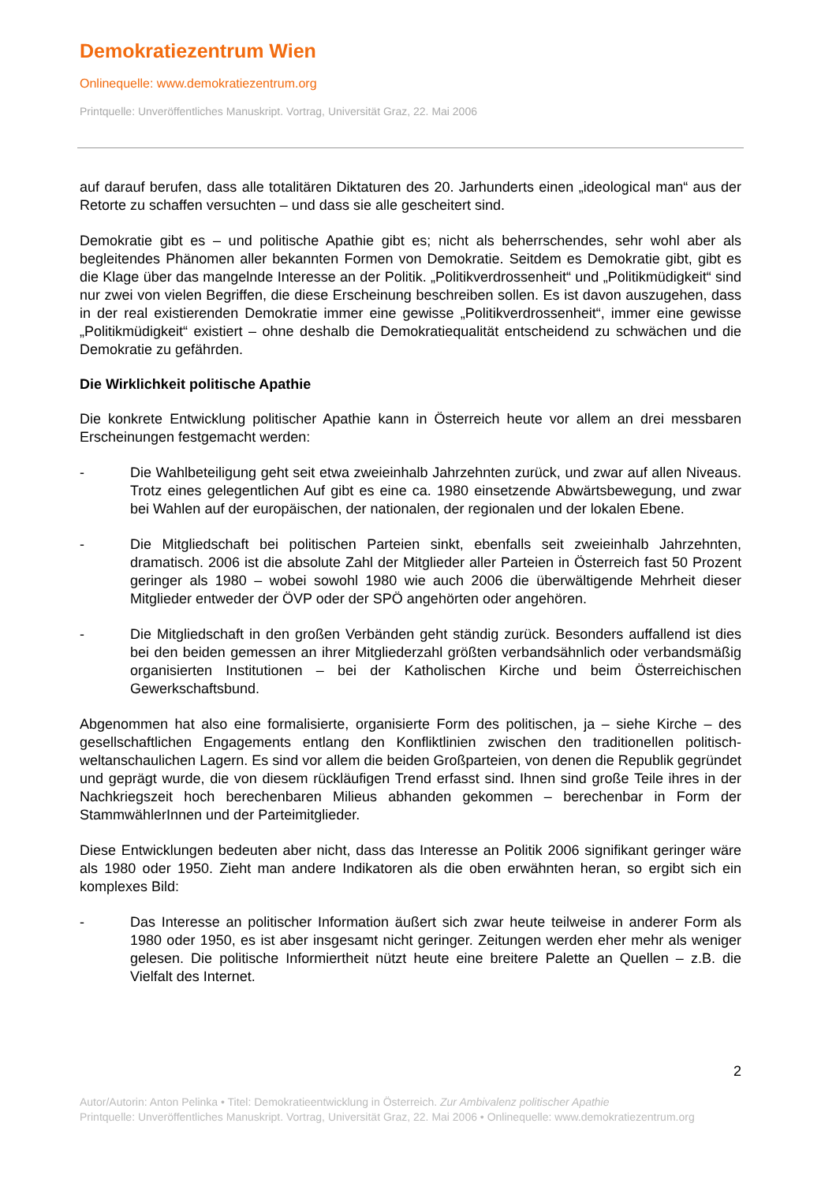Demokratiezentrum Wien
Onlinequelle: www.demokratiezentrum.org
Printquelle: Unveröffentliches Manuskript. Vortrag, Universität Graz, 22. Mai 2006
auf darauf berufen, dass alle totalitären Diktaturen des 20. Jarhunderts einen „ideological man“ aus der Retorte zu schaffen versuchten – und dass sie alle gescheitert sind.
Demokratie gibt es – und politische Apathie gibt es; nicht als beherrschendes, sehr wohl aber als begleitendes Phänomen aller bekannten Formen von Demokratie. Seitdem es Demokratie gibt, gibt es die Klage über das mangelnde Interesse an der Politik. „Politikverdrossenheit“ und „Politikmüdigkeit“ sind nur zwei von vielen Begriffen, die diese Erscheinung beschreiben sollen. Es ist davon auszugehen, dass in der real existierenden Demokratie immer eine gewisse „Politikverdrossenheit“, immer eine gewisse „Politikmüdigkeit“ existiert – ohne deshalb die Demokratiequalität entscheidend zu schwächen und die Demokratie zu gefährden.
Die Wirklichkeit politische Apathie
Die konkrete Entwicklung politischer Apathie kann in Österreich heute vor allem an drei messbaren Erscheinungen festgemacht werden:
- Die Wahlbeteiligung geht seit etwa zweieinhalb Jahrzehnten zurück, und zwar auf allen Niveaus. Trotz eines gelegentlichen Auf gibt es eine ca. 1980 einsetzende Abwärtsbewegung, und zwar bei Wahlen auf der europäischen, der nationalen, der regionalen und der lokalen Ebene.
- Die Mitgliedschaft bei politischen Parteien sinkt, ebenfalls seit zweieinhalb Jahrzehnten, dramatisch. 2006 ist die absolute Zahl der Mitglieder aller Parteien in Österreich fast 50 Prozent geringer als 1980 – wobei sowohl 1980 wie auch 2006 die überwältigende Mehrheit dieser Mitglieder entweder der ÖVP oder der SPÖ angehörten oder angehören.
- Die Mitgliedschaft in den großen Verbänden geht ständig zurück. Besonders auffallend ist dies bei den beiden gemessen an ihrer Mitgliederzahl größten verbandsähnlich oder verbandsmäßig organisierten Institutionen – bei der Katholischen Kirche und beim Österreichischen Gewerkschaftsbund.
Abgenommen hat also eine formalisierte, organisierte Form des politischen, ja – siehe Kirche – des gesellschaftlichen Engagements entlang den Konfliktlinien zwischen den traditionellen politisch-weltanschaulichen Lagern. Es sind vor allem die beiden Großparteien, von denen die Republik gegründet und geprägt wurde, die von diesem rückläufigen Trend erfasst sind. Ihnen sind große Teile ihres in der Nachkriegszeit hoch berechenbaren Milieus abhanden gekommen – berechenbar in Form der StammwählerInnen und der Parteimitglieder.
Diese Entwicklungen bedeuten aber nicht, dass das Interesse an Politik 2006 signifikant geringer wäre als 1980 oder 1950. Zieht man andere Indikatoren als die oben erwähnten heran, so ergibt sich ein komplexes Bild:
- Das Interesse an politischer Information äußert sich zwar heute teilweise in anderer Form als 1980 oder 1950, es ist aber insgesamt nicht geringer. Zeitungen werden eher mehr als weniger gelesen. Die politische Informiertheit nützt heute eine breitere Palette an Quellen – z.B. die Vielfalt des Internet.
2
Autor/Autorin: Anton Pelinka • Titel: Demokratieentwicklung in Österreich. Zur Ambivalenz politischer Apathie
Printquelle: Unveröffentliches Manuskript. Vortrag, Universität Graz, 22. Mai 2006 • Onlinequelle: www.demokratiezentrum.org